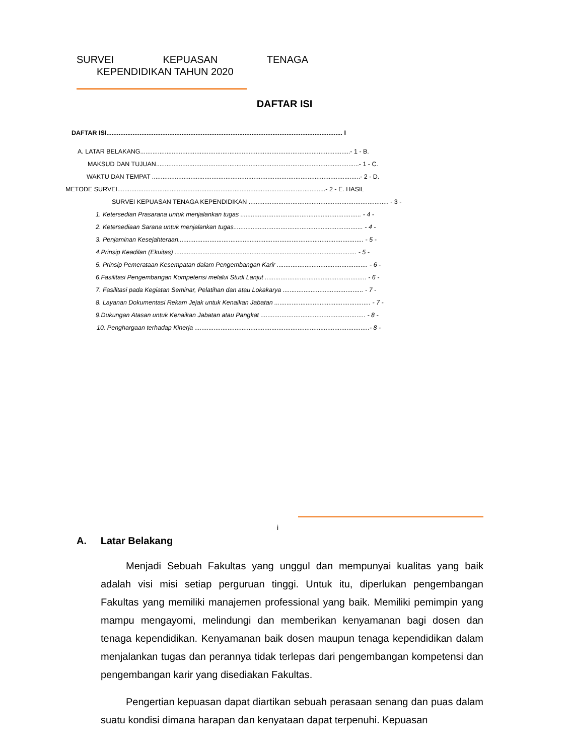SURVEI KEPUASAN TENAGA
KEPENDIDIKAN TAHUN 2020
DAFTAR ISI
DAFTAR ISI....................................................................................................................................... I
A. LATAR BELAKANG........................................................................................................................- 1 - B.
MAKSUD DAN TUJUAN....................................................................................................................- 1 - C.
WAKTU DAN TEMPAT .......................................................................................................................- 2 - D.
METODE SURVEI.......................................................................................................................- 2 - E. HASIL
SURVEI KEPUASAN TENAGA KEPENDIDIKAN ................................................................................ - 3 -
1. Ketersedian Prasarana untuk menjalankan tugas ..................................................................... - 4 -
2. Ketersediaan Sarana untuk menjalankan tugas.......................................................................... - 4 -
3. Penjaminan Kesejahteraan.......................................................................................................... - 5 -
4.Prinsip Keadilan (Ekuitas) ........................................................................................................ - 5 -
5. Prinsip Pemerataan Kesempatan dalam Pengembangan Karir .................................................... - 6 -
6.Fasilitasi Pengembangan Kompetensi melalui Studi Lanjut .......................................................... - 6 -
7. Fasilitasi pada Kegiatan Seminar, Pelatihan dan atau Lokakarya .............................................. - 7 -
8. Layanan Dokumentasi Rekam Jejak untuk Kenaikan Jabatan ....................................................... - 7 -
9.Dukungan Atasan untuk Kenaikan Jabatan atau Pangkat ............................................................ - 8 -
10. Penghargaan terhadap Kinerja ....................................................................................................- 8 -
i
A. Latar Belakang
Menjadi Sebuah Fakultas yang unggul dan mempunyai kualitas yang baik adalah visi misi setiap perguruan tinggi. Untuk itu, diperlukan pengembangan Fakultas yang memiliki manajemen professional yang baik. Memiliki pemimpin yang mampu mengayomi, melindungi dan memberikan kenyamanan bagi dosen dan tenaga kependidikan. Kenyamanan baik dosen maupun tenaga kependidikan dalam menjalankan tugas dan perannya tidak terlepas dari pengembangan kompetensi dan pengembangan karir yang disediakan Fakultas.
Pengertian kepuasan dapat diartikan sebuah perasaan senang dan puas dalam suatu kondisi dimana harapan dan kenyataan dapat terpenuhi. Kepuasan